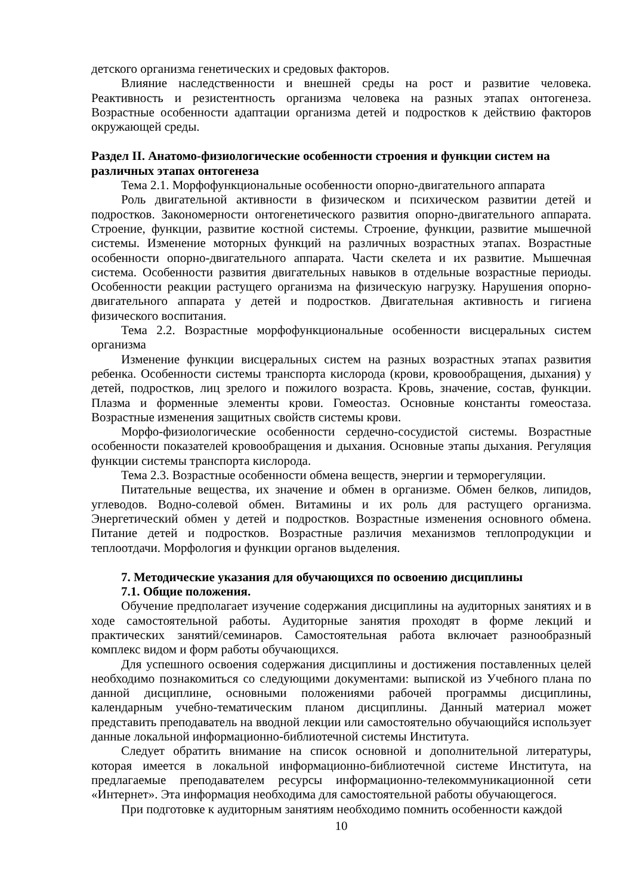детского организма генетических и средовых факторов.
Влияние наследственности и внешней среды на рост и развитие человека. Реактивность и резистентность организма человека на разных этапах онтогенеза. Возрастные особенности адаптации организма детей и подростков к действию факторов окружающей среды.
Раздел II. Анатомо-физиологические особенности строения и функции систем на различных этапах онтогенеза
Тема 2.1. Морфофункциональные особенности опорно-двигательного аппарата
Роль двигательной активности в физическом и психическом развитии детей и подростков. Закономерности онтогенетического развития опорно-двигательного аппарата. Строение, функции, развитие костной системы. Строение, функции, развитие мышечной системы. Изменение моторных функций на различных возрастных этапах. Возрастные особенности опорно-двигательного аппарата. Части скелета и их развитие. Мышечная система. Особенности развития двигательных навыков в отдельные возрастные периоды. Особенности реакции растущего организма на физическую нагрузку. Нарушения опорно-двигательного аппарата у детей и подростков. Двигательная активность и гигиена физического воспитания.
Тема 2.2. Возрастные морфофункциональные особенности висцеральных систем организма
Изменение функции висцеральных систем на разных возрастных этапах развития ребенка. Особенности системы транспорта кислорода (крови, кровообращения, дыхания) у детей, подростков, лиц зрелого и пожилого возраста. Кровь, значение, состав, функции. Плазма и форменные элементы крови. Гомеостаз. Основные константы гомеостаза. Возрастные изменения защитных свойств системы крови.
Морфо-физиологические особенности сердечно-сосудистой системы. Возрастные особенности показателей кровообращения и дыхания. Основные этапы дыхания. Регуляция функции системы транспорта кислорода.
Тема 2.3. Возрастные особенности обмена веществ, энергии и терморегуляции.
Питательные вещества, их значение и обмен в организме. Обмен белков, липидов, углеводов. Водно-солевой обмен. Витамины и их роль для растущего организма. Энергетический обмен у детей и подростков. Возрастные изменения основного обмена. Питание детей и подростков. Возрастные различия механизмов теплопродукции и теплоотдачи. Морфология и функции органов выделения.
7. Методические указания для обучающихся по освоению дисциплины
7.1. Общие положения.
Обучение предполагает изучение содержания дисциплины на аудиторных занятиях и в ходе самостоятельной работы. Аудиторные занятия проходят в форме лекций и практических занятий/семинаров. Самостоятельная работа включает разнообразный комплекс видом и форм работы обучающихся.
Для успешного освоения содержания дисциплины и достижения поставленных целей необходимо познакомиться со следующими документами: выпиской из Учебного плана по данной дисциплине, основными положениями рабочей программы дисциплины, календарным учебно-тематическим планом дисциплины. Данный материал может представить преподаватель на вводной лекции или самостоятельно обучающийся использует данные локальной информационно-библиотечной системы Института.
Следует обратить внимание на список основной и дополнительной литературы, которая имеется в локальной информационно-библиотечной системе Института, на предлагаемые преподавателем ресурсы информационно-телекоммуникационной сети «Интернет». Эта информация необходима для самостоятельной работы обучающегося.
При подготовке к аудиторным занятиям необходимо помнить особенности каждой
10